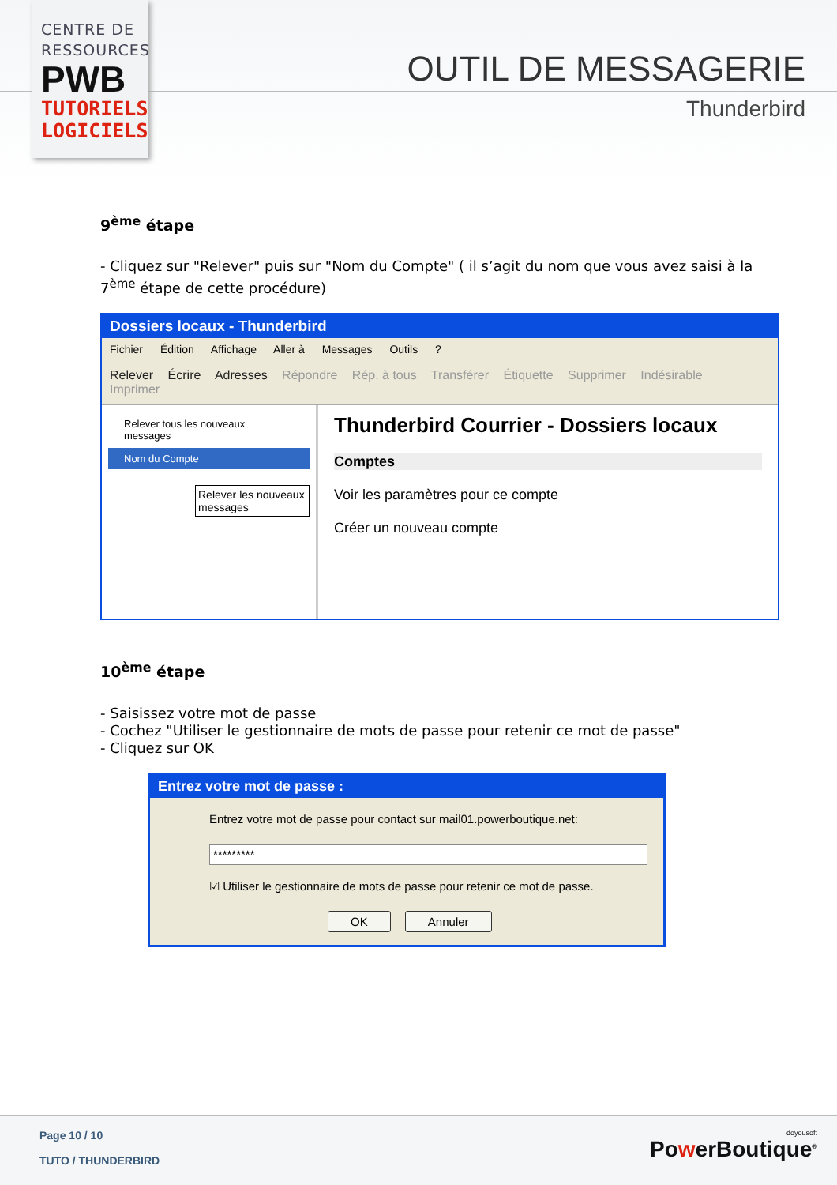CENTRE DE RESSOURCES
PWB
TUTORIELS LOGICIELS
OUTIL DE MESSAGERIE
Thunderbird
9<sup>ème</sup> étape
- Cliquez sur "Relever" puis sur "Nom du Compte" ( il s’agit du nom que vous avez saisi à la 7<sup>ème</sup> étape de cette procédure)
Dossiers locaux - Thunderbird
Fichier Édition Affichage Aller à Messages Outils ?
Relever Écrire Adresses Répondre Rép. à tous Transférer Étiquette Supprimer Indésirable Imprimer
Relever tous les nouveaux messages
Nom du Compte
Relever les nouveaux messages
Thunderbird Courrier - Dossiers locaux
Comptes
Voir les paramètres pour ce compte
Créer un nouveau compte
10<sup>ème</sup> étape
- Saisissez votre mot de passe
- Cochez "Utiliser le gestionnaire de mots de passe pour retenir ce mot de passe"
- Cliquez sur OK
Entrez votre mot de passe :
Entrez votre mot de passe pour contact sur mail01.powerboutique.net:
*********
☑ Utiliser le gestionnaire de mots de passe pour retenir ce mot de passe.
OK Annuler
Page 10 / 10
TUTO / THUNDERBIRD
doyousoft
PowerBoutique<sup>®</sup>